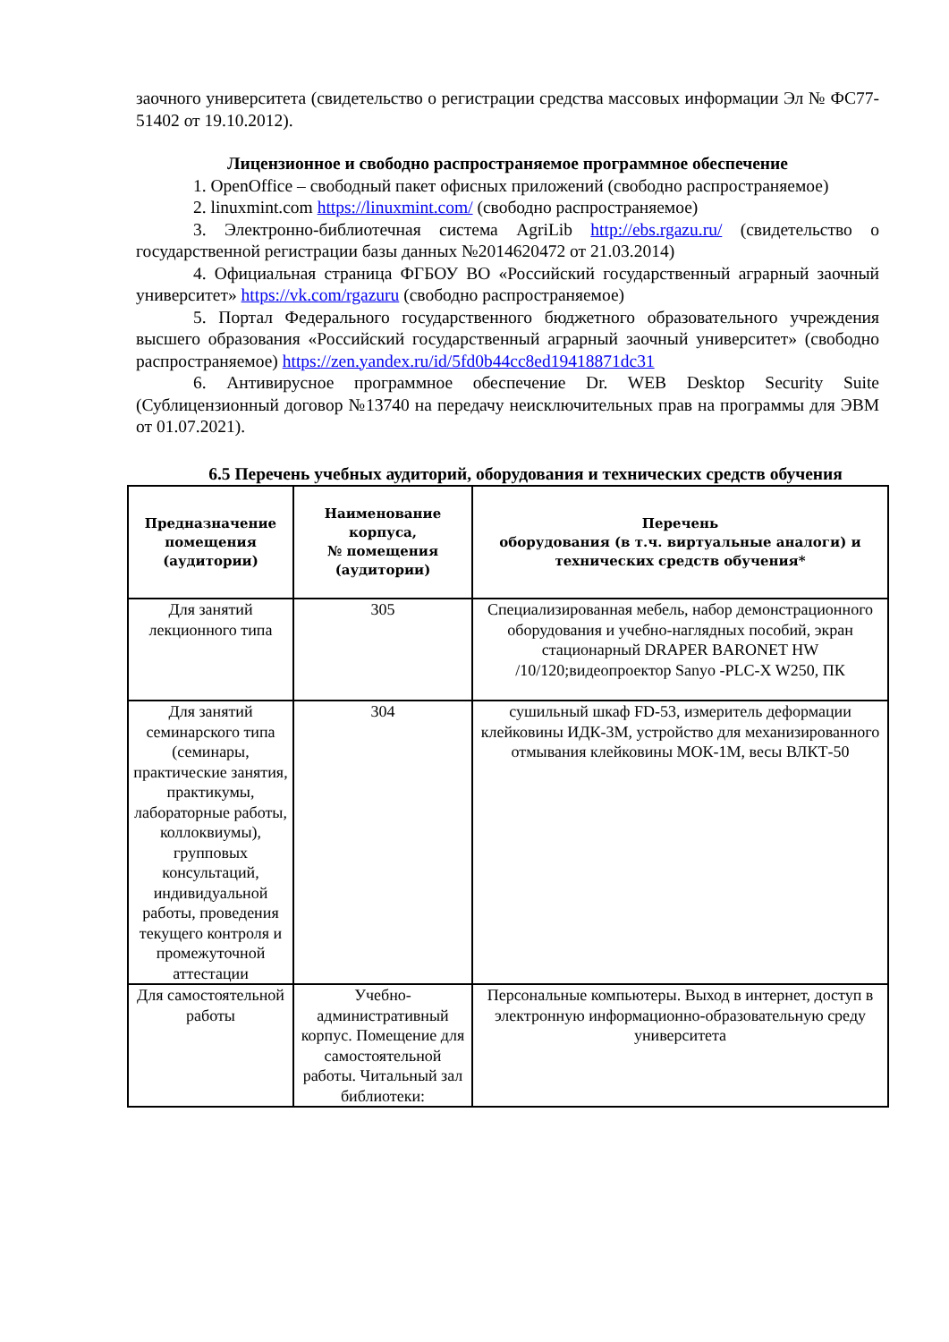заочного университета (свидетельство о регистрации средства массовых информации Эл № ФС77-51402 от 19.10.2012).
Лицензионное и свободно распространяемое программное обеспечение
1. OpenOffice – свободный пакет офисных приложений (свободно распространяемое)
2. linuxmint.com https://linuxmint.com/ (свободно распространяемое)
3. Электронно-библиотечная система AgriLib http://ebs.rgazu.ru/ (свидетельство о государственной регистрации базы данных №2014620472 от 21.03.2014)
4. Официальная страница ФГБОУ ВО «Российский государственный аграрный заочный университет» https://vk.com/rgazuru (свободно распространяемое)
5. Портал Федерального государственного бюджетного образовательного учреждения высшего образования «Российский государственный аграрный заочный университет» (свободно распространяемое) https://zen.yandex.ru/id/5fd0b44cc8ed19418871dc31
6. Антивирусное программное обеспечение Dr. WEB Desktop Security Suite (Сублицензионный договор №13740 на передачу неисключительных прав на программы для ЭВМ от 01.07.2021).
6.5 Перечень учебных аудиторий, оборудования и технических средств обучения
| Предназначение помещения (аудитории) | Наименование корпуса, № помещения (аудитории) | Перечень оборудования (в т.ч. виртуальные аналоги) и технических средств обучения* |
| --- | --- | --- |
| Для занятий лекционного типа | 305 | Специализированная мебель, набор демонстрационного оборудования и учебно-наглядных пособий, экран стационарный DRAPER BARONET HW /10/120;видеопроектор Sanyo -PLC-X W250, ПК |
| Для занятий семинарского типа (семинары, практические занятия, практикумы, лабораторные работы, коллоквиумы), групповых консультаций, индивидуальной работы, проведения текущего контроля и промежуточной аттестации | 304 | сушильный шкаф FD-53, измеритель деформации клейковины ИДК-3М, устройство для механизированного отмывания клейковины МОК-1М, весы ВЛКТ-50 |
| Для самостоятельной работы | Учебно-административный корпус. Помещение для самостоятельной работы. Читальный зал библиотеки: | Персональные компьютеры. Выход в интернет, доступ в электронную информационно-образовательную среду университета |